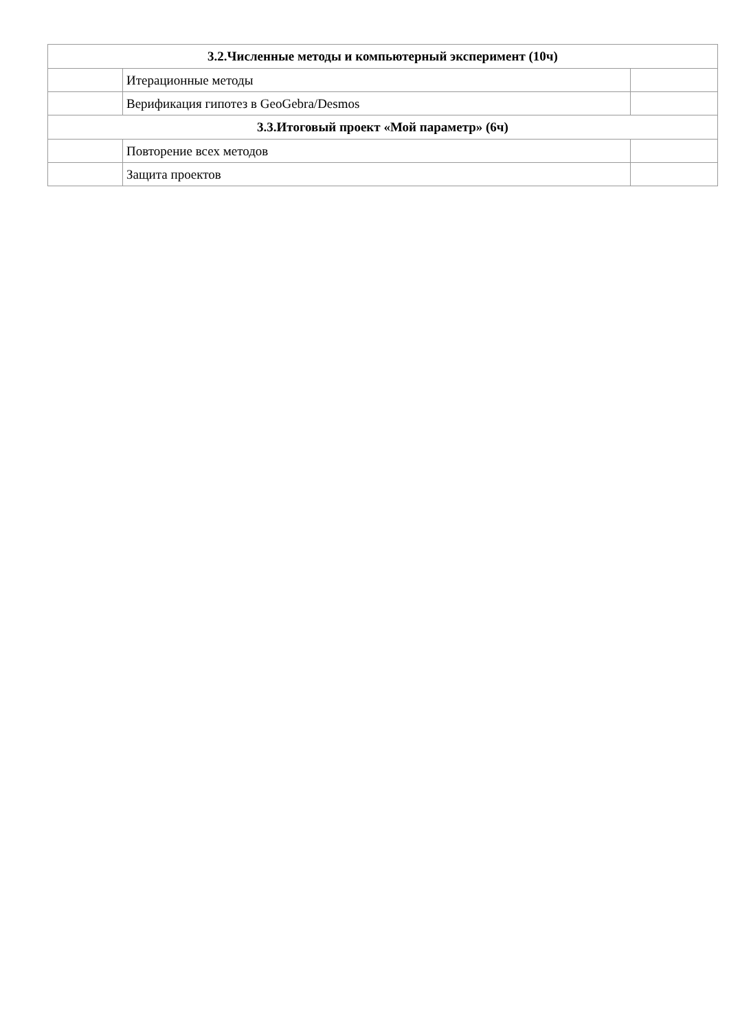| 3.2.Численные методы и компьютерный эксперимент (10ч) | | |
| | Итерационные методы | |
| | Верификация гипотез в GeoGebra/Desmos | |
| 3.3.Итоговый проект «Мой параметр» (6ч) | | |
| | Повторение всех методов | |
| | Защита проектов | |